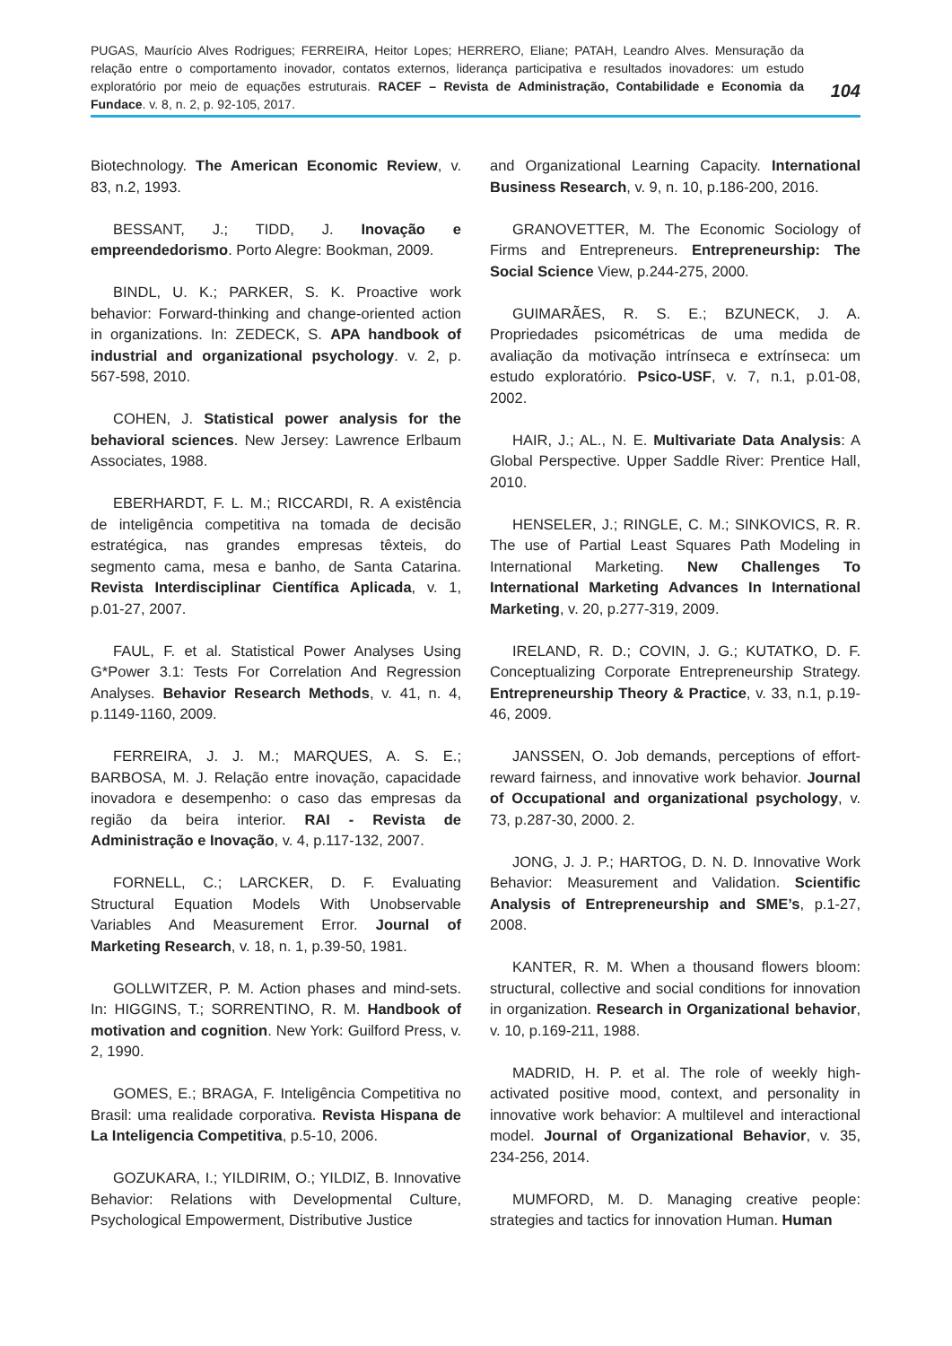PUGAS, Maurício Alves Rodrigues; FERREIRA, Heitor Lopes; HERRERO, Eliane; PATAH, Leandro Alves. Mensuração da relação entre o comportamento inovador, contatos externos, liderança participativa e resultados inovadores: um estudo exploratório por meio de equações estruturais. RACEF – Revista de Administração, Contabilidade e Economia da Fundace. v. 8, n. 2, p. 92-105, 2017.
104
Biotechnology. The American Economic Review, v. 83, n.2, 1993.
BESSANT, J.; TIDD, J. Inovação e empreendedorismo. Porto Alegre: Bookman, 2009.
BINDL, U. K.; PARKER, S. K. Proactive work behavior: Forward-thinking and change-oriented action in organizations. In: ZEDECK, S. APA handbook of industrial and organizational psychology. v. 2, p. 567-598, 2010.
COHEN, J. Statistical power analysis for the behavioral sciences. New Jersey: Lawrence Erlbaum Associates, 1988.
EBERHARDT, F. L. M.; RICCARDI, R. A existência de inteligência competitiva na tomada de decisão estratégica, nas grandes empresas têxteis, do segmento cama, mesa e banho, de Santa Catarina. Revista Interdisciplinar Científica Aplicada, v. 1, p.01-27, 2007.
FAUL, F. et al. Statistical Power Analyses Using G*Power 3.1: Tests For Correlation And Regression Analyses. Behavior Research Methods, v. 41, n. 4, p.1149-1160, 2009.
FERREIRA, J. J. M.; MARQUES, A. S. E.; BARBOSA, M. J. Relação entre inovação, capacidade inovadora e desempenho: o caso das empresas da região da beira interior. RAI - Revista de Administração e Inovação, v. 4, p.117-132, 2007.
FORNELL, C.; LARCKER, D. F. Evaluating Structural Equation Models With Unobservable Variables And Measurement Error. Journal of Marketing Research, v. 18, n. 1, p.39-50, 1981.
GOLLWITZER, P. M. Action phases and mind-sets. In: HIGGINS, T.; SORRENTINO, R. M. Handbook of motivation and cognition. New York: Guilford Press, v. 2, 1990.
GOMES, E.; BRAGA, F. Inteligência Competitiva no Brasil: uma realidade corporativa. Revista Hispana de La Inteligencia Competitiva, p.5-10, 2006.
GOZUKARA, I.; YILDIRIM, O.; YILDIZ, B. Innovative Behavior: Relations with Developmental Culture, Psychological Empowerment, Distributive Justice
and Organizational Learning Capacity. International Business Research, v. 9, n. 10, p.186-200, 2016.
GRANOVETTER, M. The Economic Sociology of Firms and Entrepreneurs. Entrepreneurship: The Social Science View, p.244-275, 2000.
GUIMARÃES, R. S. E.; BZUNECK, J. A. Propriedades psicométricas de uma medida de avaliação da motivação intrínseca e extrínseca: um estudo exploratório. Psico-USF, v. 7, n.1, p.01-08, 2002.
HAIR, J.; AL., N. E. Multivariate Data Analysis: A Global Perspective. Upper Saddle River: Prentice Hall, 2010.
HENSELER, J.; RINGLE, C. M.; SINKOVICS, R. R. The use of Partial Least Squares Path Modeling in International Marketing. New Challenges To International Marketing Advances In International Marketing, v. 20, p.277-319, 2009.
IRELAND, R. D.; COVIN, J. G.; KUTATKO, D. F. Conceptualizing Corporate Entrepreneurship Strategy. Entrepreneurship Theory & Practice, v. 33, n.1, p.19-46, 2009.
JANSSEN, O. Job demands, perceptions of effort-reward fairness, and innovative work behavior. Journal of Occupational and organizational psychology, v. 73, p.287-30, 2000. 2.
JONG, J. J. P.; HARTOG, D. N. D. Innovative Work Behavior: Measurement and Validation. Scientific Analysis of Entrepreneurship and SME’s, p.1-27, 2008.
KANTER, R. M. When a thousand flowers bloom: structural, collective and social conditions for innovation in organization. Research in Organizational behavior, v. 10, p.169-211, 1988.
MADRID, H. P. et al. The role of weekly high-activated positive mood, context, and personality in innovative work behavior: A multilevel and interactional model. Journal of Organizational Behavior, v. 35, 234-256, 2014.
MUMFORD, M. D. Managing creative people: strategies and tactics for innovation Human. Human